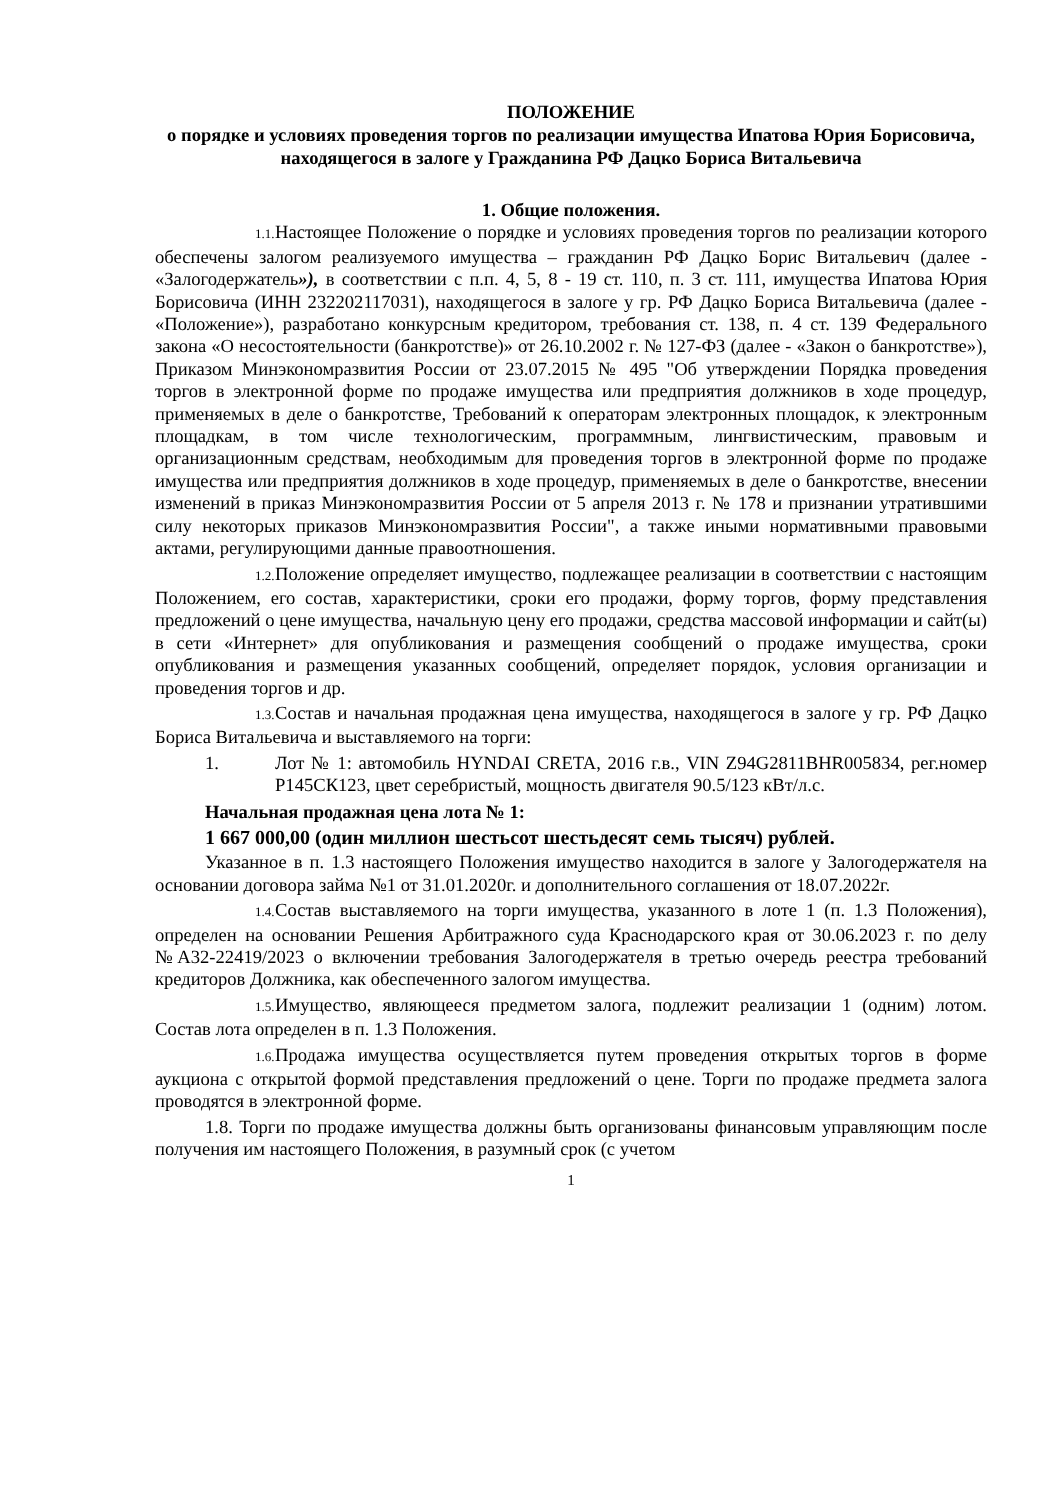ПОЛОЖЕНИЕ
о порядке и условиях проведения торгов по реализации имущества Ипатова Юрия Борисовича, находящегося в залоге у Гражданина РФ Дацко Бориса Витальевича
1. Общие положения.
1.1. Настоящее Положение о порядке и условиях проведения торгов по реализации которого обеспечены залогом реализуемого имущества – гражданин РФ Дацко Борис Витальевич (далее - «Залогодержатель»), в соответствии с п.п. 4, 5, 8 - 19 ст. 110, п. 3 ст. 111, имущества Ипатова Юрия Борисовича (ИНН 232202117031), находящегося в залоге у гр. РФ Дацко Бориса Витальевича (далее - «Положение»), разработано конкурсным кредитором, требования ст. 138, п. 4 ст. 139 Федерального закона «О несостоятельности (банкротстве)» от 26.10.2002 г. № 127-ФЗ (далее - «Закон о банкротстве»), Приказом Минэкономразвития России от 23.07.2015 № 495 "Об утверждении Порядка проведения торгов в электронной форме по продаже имущества или предприятия должников в ходе процедур, применяемых в деле о банкротстве, Требований к операторам электронных площадок, к электронным площадкам, в том числе технологическим, программным, лингвистическим, правовым и организационным средствам, необходимым для проведения торгов в электронной форме по продаже имущества или предприятия должников в ходе процедур, применяемых в деле о банкротстве, внесении изменений в приказ Минэкономразвития России от 5 апреля 2013 г. № 178 и признании утратившими силу некоторых приказов Минэкономразвития России", а также иными нормативными правовыми актами, регулирующими данные правоотношения.
1.2. Положение определяет имущество, подлежащее реализации в соответствии с настоящим Положением, его состав, характеристики, сроки его продажи, форму торгов, форму представления предложений о цене имущества, начальную цену его продажи, средства массовой информации и сайт(ы) в сети «Интернет» для опубликования и размещения сообщений о продаже имущества, сроки опубликования и размещения указанных сообщений, определяет порядок, условия организации и проведения торгов и др.
1.3. Состав и начальная продажная цена имущества, находящегося в залоге у гр. РФ Дацко Бориса Витальевича и выставляемого на торги:
1. Лот № 1: автомобиль HYNDAI CRETA, 2016 г.в., VIN Z94G2811BHR005834, рег.номер Р145СК123, цвет серебристый, мощность двигателя 90.5/123 кВт/л.с.
Начальная продажная цена лота № 1:
1 667 000,00 (один миллион шестьсот шестьдесят семь тысяч) рублей.
Указанное в п. 1.3 настоящего Положения имущество находится в залоге у Залогодержателя на основании договора займа №1 от 31.01.2020г. и дополнительного соглашения от 18.07.2022г.
1.4. Состав выставляемого на торги имущества, указанного в лоте 1 (п. 1.3 Положения), определен на основании Решения Арбитражного суда Краснодарского края от 30.06.2023 г. по делу №А32-22419/2023 о включении требования Залогодержателя в третью очередь реестра требований кредиторов Должника, как обеспеченного залогом имущества.
1.5. Имущество, являющееся предметом залога, подлежит реализации 1 (одним) лотом. Состав лота определен в п. 1.3 Положения.
1.6. Продажа имущества осуществляется путем проведения открытых торгов в форме аукциона с открытой формой представления предложений о цене. Торги по продаже предмета залога проводятся в электронной форме.
1.8. Торги по продаже имущества должны быть организованы финансовым управляющим после получения им настоящего Положения, в разумный срок (с учетом
1